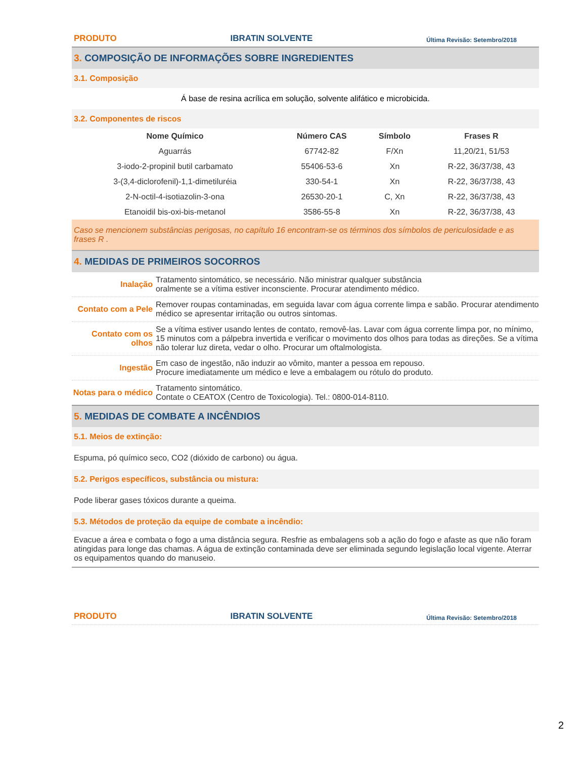PRODUTO IBRATIN SOLVENTE Última Revisão: Setembro/2018
3. COMPOSIÇÃO DE INFORMAÇÕES SOBRE INGREDIENTES
3.1. Composição
Á base de resina acrílica em solução, solvente alifático e microbicida.
3.2. Componentes de riscos
| Nome Químico | Número CAS | Símbolo | Frases R |
| --- | --- | --- | --- |
| Aguarrás | 67742-82 | F/Xn | 11,20/21, 51/53 |
| 3-iodo-2-propinil butil carbamato | 55406-53-6 | Xn | R-22, 36/37/38, 43 |
| 3-(3,4-diclorofenil)-1,1-dimetiluréia | 330-54-1 | Xn | R-22, 36/37/38, 43 |
| 2-N-octil-4-isotiazolin-3-ona | 26530-20-1 | C, Xn | R-22, 36/37/38, 43 |
| Etanoidil bis-oxi-bis-metanol | 3586-55-8 | Xn | R-22, 36/37/38, 43 |
Caso se mencionem substâncias perigosas, no capítulo 16 encontram-se os términos dos símbolos de periculosidade e as frases R .
4. MEDIDAS DE PRIMEIROS SOCORROS
Inalação Tratamento sintomático, se necessário. Não ministrar qualquer substância
oralmente se a vítima estiver inconsciente. Procurar atendimento médico.
Contato com a Pele
Remover roupas contaminadas, em seguida lavar com água corrente limpa e sabão. Procurar atendimento médico se apresentar irritação ou outros sintomas.
Contato com os olhos
Se a vítima estiver usando lentes de contato, removê-las. Lavar com água corrente limpa por, no mínimo, 15 minutos com a pálpebra invertida e verificar o movimento dos olhos para todas as direções. Se a vítima não tolerar luz direta, vedar o olho. Procurar um oftalmologista.
Ingestão Em caso de ingestão, não induzir ao vômito, manter a pessoa em repouso.
Procure imediatamente um médico e leve a embalagem ou rótulo do produto.
Notas para o médico
Tratamento sintomático.
Contate o CEATOX (Centro de Toxicologia). Tel.: 0800-014-8110.
5. MEDIDAS DE COMBATE A INCÊNDIOS
5.1. Meios de extinção:
Espuma, pó químico seco, CO2 (dióxido de carbono) ou água.
5.2. Perigos específicos, substância ou mistura:
Pode liberar gases tóxicos durante a queima.
5.3. Métodos de proteção da equipe de combate a incêndio:
Evacue a área e combata o fogo a uma distância segura. Resfrie as embalagens sob a ação do fogo e afaste as que não foram atingidas para longe das chamas. A água de extinção contaminada deve ser eliminada segundo legislação local vigente. Aterrar os equipamentos quando do manuseio.
PRODUTO IBRATIN SOLVENTE Última Revisão: Setembro/2018
2